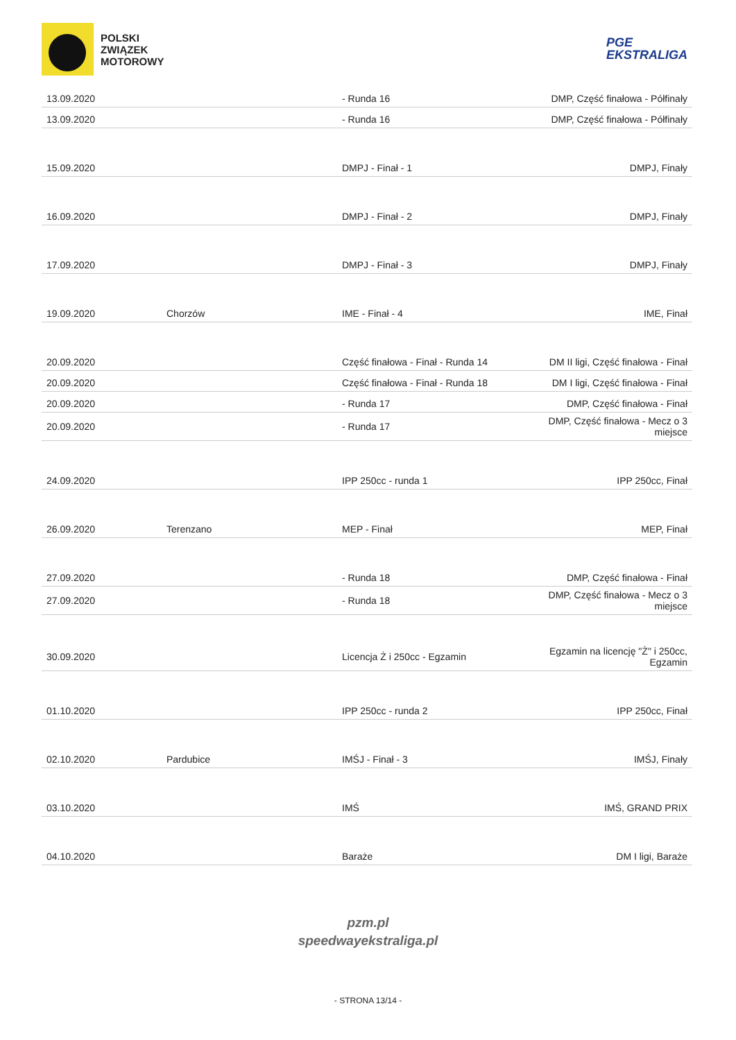POLSKI
ZWIĄZEK
MOTOROWY
PGE
EKSTRALIGA
| 13.09.2020 | | - Runda 16 | DMP, Część finałowa - Półfinały |
| 13.09.2020 | | - Runda 16 | DMP, Część finałowa - Półfinały |
| 15.09.2020 | | DMPJ - Finał - 1 | DMPJ, Finały |
| 16.09.2020 | | DMPJ - Finał - 2 | DMPJ, Finały |
| 17.09.2020 | | DMPJ - Finał - 3 | DMPJ, Finały |
| 19.09.2020 | Chorzów | IME - Finał - 4 | IME, Finał |
| 20.09.2020 | | Część finałowa - Finał - Runda 14 | DM II ligi, Część finałowa - Finał |
| 20.09.2020 | | Część finałowa - Finał - Runda 18 | DM I ligi, Część finałowa - Finał |
| 20.09.2020 | | - Runda 17 | DMP, Część finałowa - Finał |
| 20.09.2020 | | - Runda 17 | DMP, Część finałowa - Mecz o 3 miejsce |
| 24.09.2020 | | IPP 250cc - runda 1 | IPP 250cc, Finał |
| 26.09.2020 | Terenzano | MEP - Finał | MEP, Finał |
| 27.09.2020 | | - Runda 18 | DMP, Część finałowa - Finał |
| 27.09.2020 | | - Runda 18 | DMP, Część finałowa - Mecz o 3 miejsce |
| 30.09.2020 | | Licencja Ż i 250cc - Egzamin | Egzamin na licencję "Ż" i 250cc, Egzamin |
| 01.10.2020 | | IPP 250cc - runda 2 | IPP 250cc, Finał |
| 02.10.2020 | Pardubice | IMŚJ - Finał - 3 | IMŚJ, Finały |
| 03.10.2020 | | IMŚ | IMŚ, GRAND PRIX |
| 04.10.2020 | | Baraże | DM I ligi, Baraże |
pzm.pl
speedwayekstraliga.pl
- STRONA 13/14 -